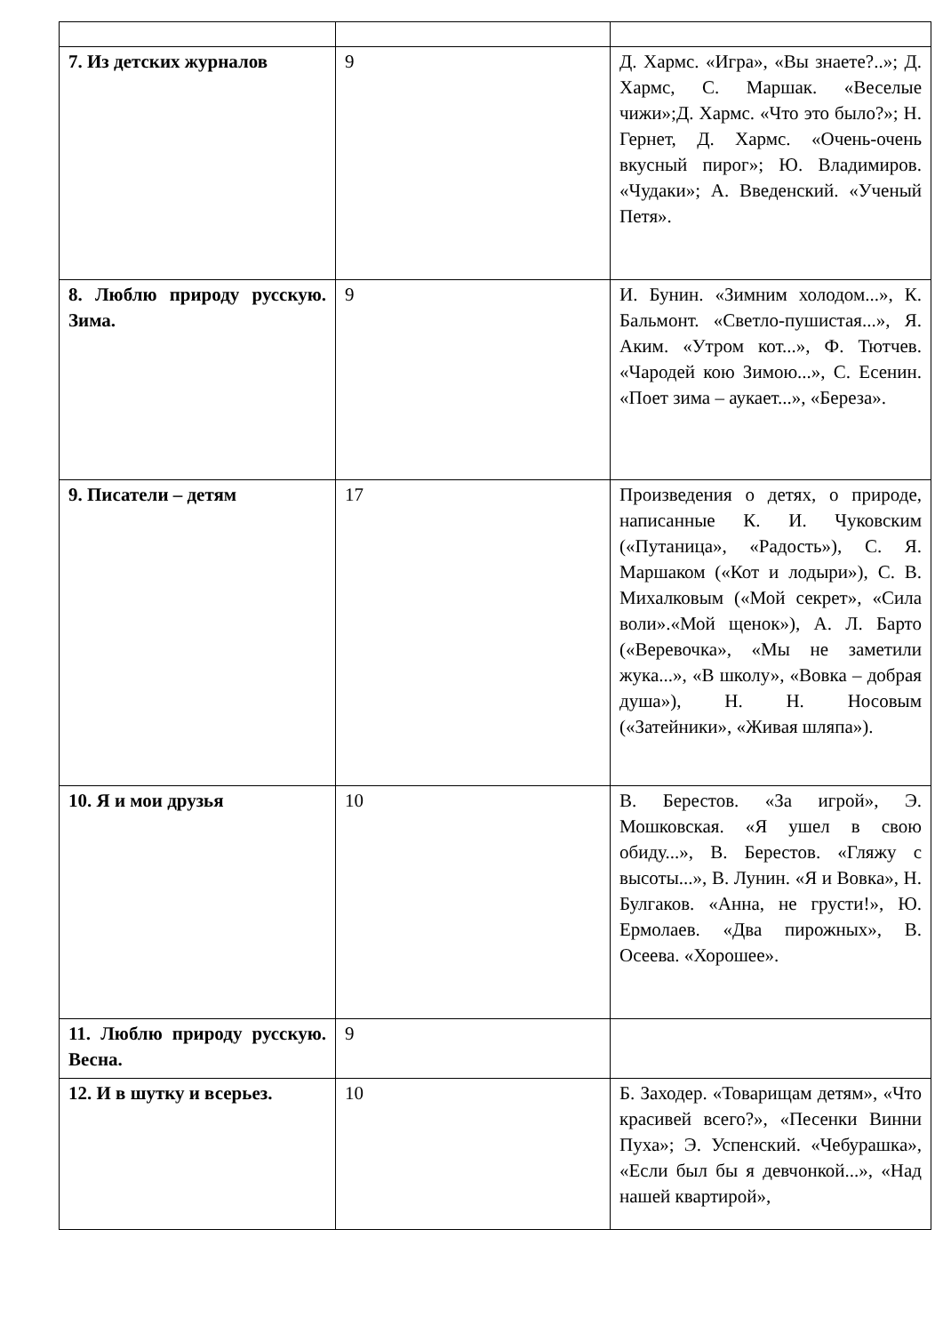| 7. Из детских журналов | 9 | Д. Хармс. «Игра», «Вы знаете?..»; Д. Хармс, С. Маршак. «Веселые чижи»;Д. Хармс. «Что это было?»; Н. Гернет, Д. Хармс. «Очень-очень вкусный пирог»; Ю. Владимиров. «Чудаки»; А. Введенский. «Ученый Петя». |
| 8. Люблю природу русскую. Зима. | 9 | И. Бунин. «Зимним холодом...», К. Бальмонт. «Светло-пушистая...», Я. Аким. «Утром кот...», Ф. Тютчев. «Чародей кою Зимою...», С. Есенин. «Поет зима – аукает...», «Береза». |
| 9. Писатели – детям | 17 | Произведения о детях, о природе, написанные К. И. Чуковским («Путаница», «Радость»), С. Я. Маршаком («Кот и лодыри»), С. В. Михалковым («Мой секрет», «Сила воли».«Мой щенок»), А. Л. Барто («Веревочка», «Мы не заметили жука...», «В школу», «Вовка – добрая душа»), Н. Н. Носовым («Затейники», «Живая шляпа»). |
| 10. Я и мои друзья | 10 | В. Берестов. «За игрой», Э. Мошковская. «Я ушел в свою обиду...», В. Берестов. «Гляжу с высоты...», В. Лунин. «Я и Вовка», Н. Булгаков. «Анна, не грусти!», Ю. Ермолаев. «Два пирожных», В. Осеева. «Хорошее». |
| 11. Люблю природу русскую. Весна. | 9 | |
| 12. И в шутку и всерьез. | 10 | Б. Заходер. «Товарищам детям», «Что красивей всего?», «Песенки Винни Пуха»; Э. Успенский. «Чебурашка», «Если был бы я девчонкой...», «Над нашей квартирой», |